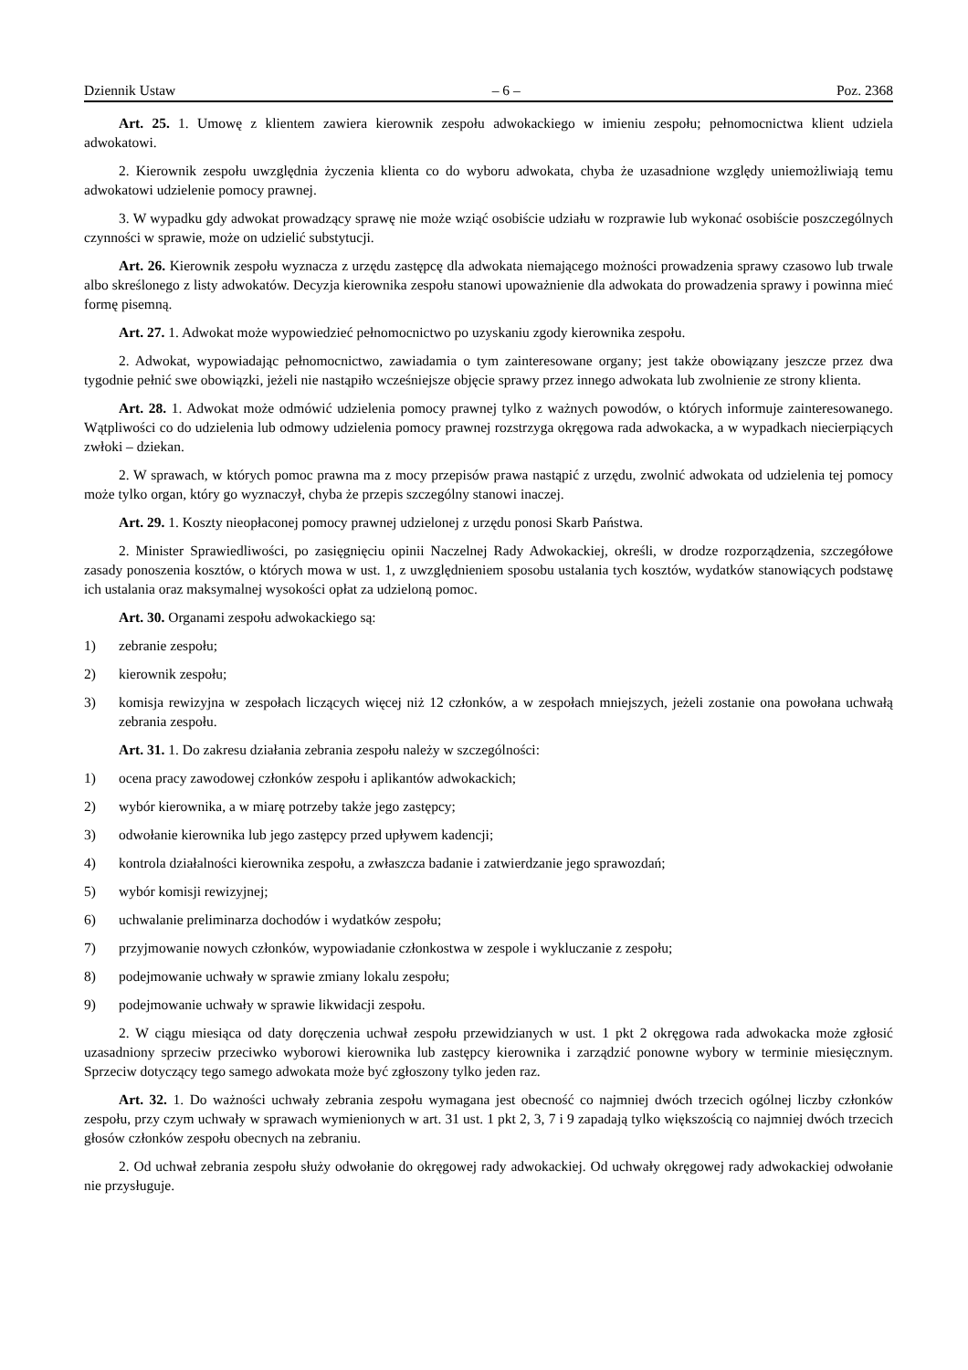Dziennik Ustaw – 6 – Poz. 2368
Art. 25. 1. Umowę z klientem zawiera kierownik zespołu adwokackiego w imieniu zespołu; pełnomocnictwa klient udziela adwokatowi.
2. Kierownik zespołu uwzględnia życzenia klienta co do wyboru adwokata, chyba że uzasadnione względy uniemożliwiają temu adwokatowi udzielenie pomocy prawnej.
3. W wypadku gdy adwokat prowadzący sprawę nie może wziąć osobiście udziału w rozprawie lub wykonać osobiście poszczególnych czynności w sprawie, może on udzielić substytucji.
Art. 26. Kierownik zespołu wyznacza z urzędu zastępcę dla adwokata niemającego możności prowadzenia sprawy czasowo lub trwale albo skreślonego z listy adwokatów. Decyzja kierownika zespołu stanowi upoważnienie dla adwokata do prowadzenia sprawy i powinna mieć formę pisemną.
Art. 27. 1. Adwokat może wypowiedzieć pełnomocnictwo po uzyskaniu zgody kierownika zespołu.
2. Adwokat, wypowiadając pełnomocnictwo, zawiadamia o tym zainteresowane organy; jest także obowiązany jeszcze przez dwa tygodnie pełnić swe obowiązki, jeżeli nie nastąpiło wcześniejsze objęcie sprawy przez innego adwokata lub zwolnienie ze strony klienta.
Art. 28. 1. Adwokat może odmówić udzielenia pomocy prawnej tylko z ważnych powodów, o których informuje zainteresowanego. Wątpliwości co do udzielenia lub odmowy udzielenia pomocy prawnej rozstrzyga okręgowa rada adwokacka, a w wypadkach niecierpiących zwłoki – dziekan.
2. W sprawach, w których pomoc prawna ma z mocy przepisów prawa nastąpić z urzędu, zwolnić adwokata od udzielenia tej pomocy może tylko organ, który go wyznaczył, chyba że przepis szczególny stanowi inaczej.
Art. 29. 1. Koszty nieopłaconej pomocy prawnej udzielonej z urzędu ponosi Skarb Państwa.
2. Minister Sprawiedliwości, po zasięgnięciu opinii Naczelnej Rady Adwokackiej, określi, w drodze rozporządzenia, szczegółowe zasady ponoszenia kosztów, o których mowa w ust. 1, z uwzględnieniem sposobu ustalania tych kosztów, wydatków stanowiących podstawę ich ustalania oraz maksymalnej wysokości opłat za udzieloną pomoc.
Art. 30. Organami zespołu adwokackiego są:
1) zebranie zespołu;
2) kierownik zespołu;
3) komisja rewizyjna w zespołach liczących więcej niż 12 członków, a w zespołach mniejszych, jeżeli zostanie ona powołana uchwałą zebrania zespołu.
Art. 31. 1. Do zakresu działania zebrania zespołu należy w szczególności:
1) ocena pracy zawodowej członków zespołu i aplikantów adwokackich;
2) wybór kierownika, a w miarę potrzeby także jego zastępcy;
3) odwołanie kierownika lub jego zastępcy przed upływem kadencji;
4) kontrola działalności kierownika zespołu, a zwłaszcza badanie i zatwierdzanie jego sprawozdań;
5) wybór komisji rewizyjnej;
6) uchwalanie preliminarza dochodów i wydatków zespołu;
7) przyjmowanie nowych członków, wypowiadanie członkostwa w zespole i wykluczanie z zespołu;
8) podejmowanie uchwały w sprawie zmiany lokalu zespołu;
9) podejmowanie uchwały w sprawie likwidacji zespołu.
2. W ciągu miesiąca od daty doręczenia uchwał zespołu przewidzianych w ust. 1 pkt 2 okręgowa rada adwokacka może zgłosić uzasadniony sprzeciw przeciwko wyborowi kierownika lub zastępcy kierownika i zarządzić ponowne wybory w terminie miesięcznym. Sprzeciw dotyczący tego samego adwokata może być zgłoszony tylko jeden raz.
Art. 32. 1. Do ważności uchwały zebrania zespołu wymagana jest obecność co najmniej dwóch trzecich ogólnej liczby członków zespołu, przy czym uchwały w sprawach wymienionych w art. 31 ust. 1 pkt 2, 3, 7 i 9 zapadają tylko większością co najmniej dwóch trzecich głosów członków zespołu obecnych na zebraniu.
2. Od uchwał zebrania zespołu służy odwołanie do okręgowej rady adwokackiej. Od uchwały okręgowej rady adwokackiej odwołanie nie przysługuje.